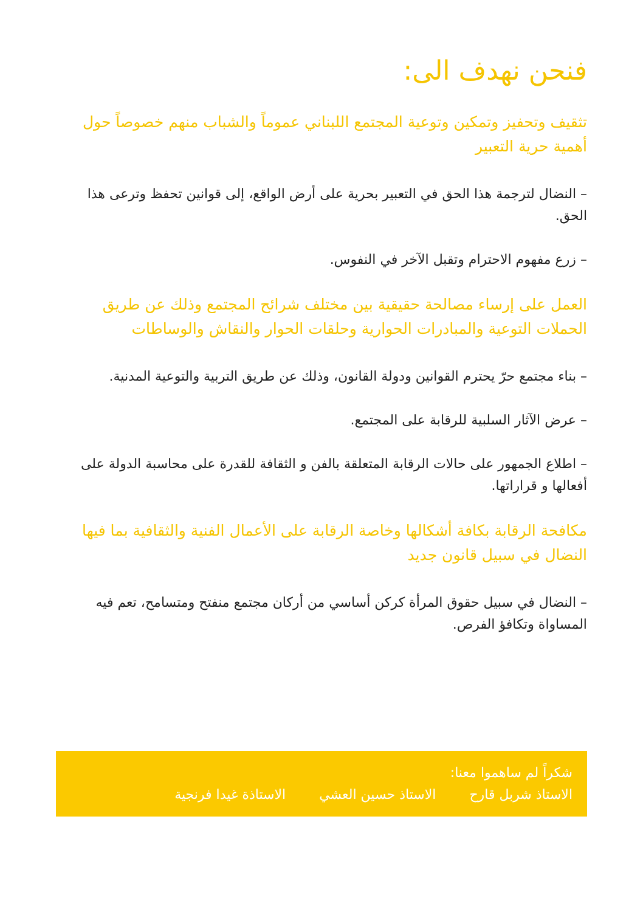فنحن نهدف الى:
تثقيف وتحفيز وتمكين وتوعية المجتمع اللبناني عموماً والشباب منهم خصوصاً حول أهمية حرية التعبير
– النضال لترجمة هذا الحق في التعبير بحرية على أرض الواقع، إلى قوانين تحفظ وترعى هذا الحق.
– زرع مفهوم الاحترام وتقبل الآخر في النفوس.
العمل على إرساء مصالحة حقيقية بين مختلف شرائح المجتمع وذلك عن طريق الحملات التوعية والمبادرات الحوارية وحلقات الحوار والنقاش والوساطات
– بناء مجتمع حرّ يحترم القوانين ودولة القانون، وذلك عن طريق التربية والتوعية المدنية.
– عرض الآثار السلبية للرقابة على المجتمع.
– اطلاع الجمهور على حالات الرقابة المتعلقة بالفن و الثقافة للقدرة على محاسبة الدولة على أفعالها و قراراتها.
مكافحة الرقابة بكافة أشكالها وخاصة الرقابة على الأعمال الفنية والثقافية بما فيها النضال في سبيل قانون جديد
– النضال في سبيل حقوق المرأة كركن أساسي من أركان مجتمع منفتح ومتسامح، تعم فيه المساواة وتكافؤ الفرص.
شكراً لم ساهموا معنا:
الاستاذ شربل قارح الاستاذ حسين العشي الاستاذة غيدا فرنجية